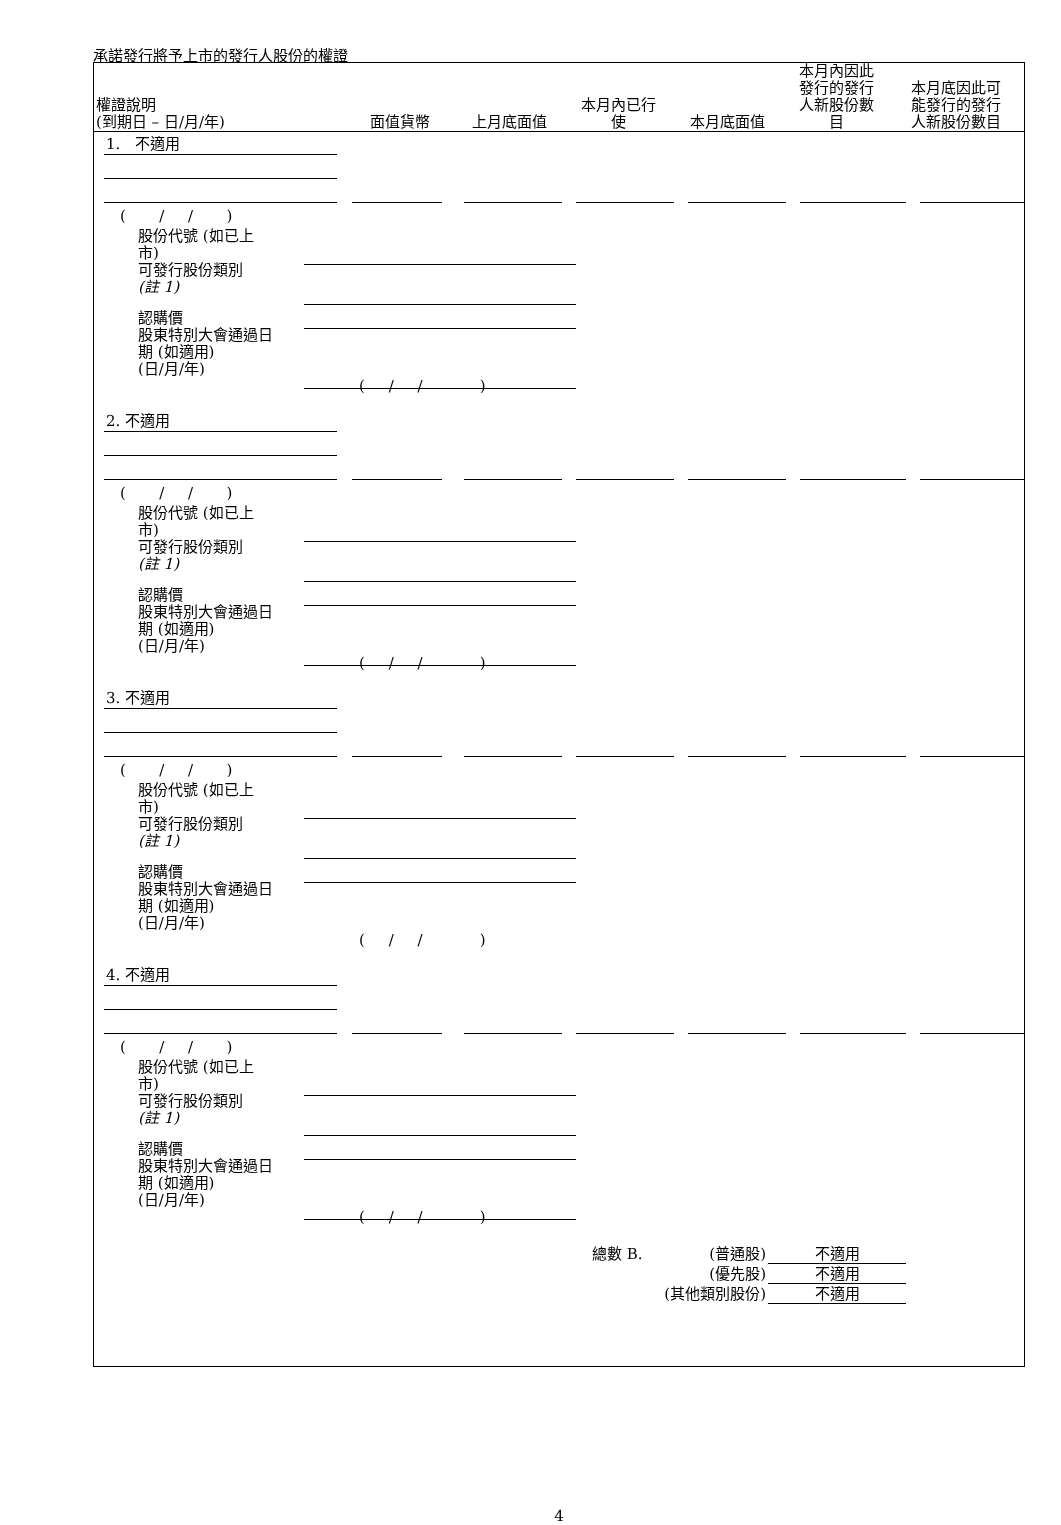承諾發行將予上市的發行人股份的權證
| 權證說明 (到期日 – 日/月/年) | 面值貨幣 | 上月底面值 | 本月內已行 使 | 本月底面值 | 本月內因此 發行的發行 人新股份數 目 | 本月底因此可 能發行的發行 人新股份數目 |
| --- | --- | --- | --- | --- | --- | --- |
1. 不適用
( / / )
股份代號 (如已上
市)
可發行股份類別
(註 1)
認購價
股東特別大會通過日
期 (如適用)
(日/月/年)
( / / )
2. 不適用
( / / )
股份代號 (如已上
市)
可發行股份類別
(註 1)
認購價
股東特別大會通過日
期 (如適用)
(日/月/年)
( / / )
3. 不適用
( / / )
股份代號 (如已上
市)
可發行股份類別
(註 1)
認購價
股東特別大會通過日
期 (如適用)
(日/月/年)
( / / )
4. 不適用
( / / )
股份代號 (如已上
市)
可發行股份類別
(註 1)
認購價
股東特別大會通過日
期 (如適用)
(日/月/年)
( / / )
總數 B.
(普通股)
(優先股)
(其他類別股份)
不適用
不適用
不適用
4